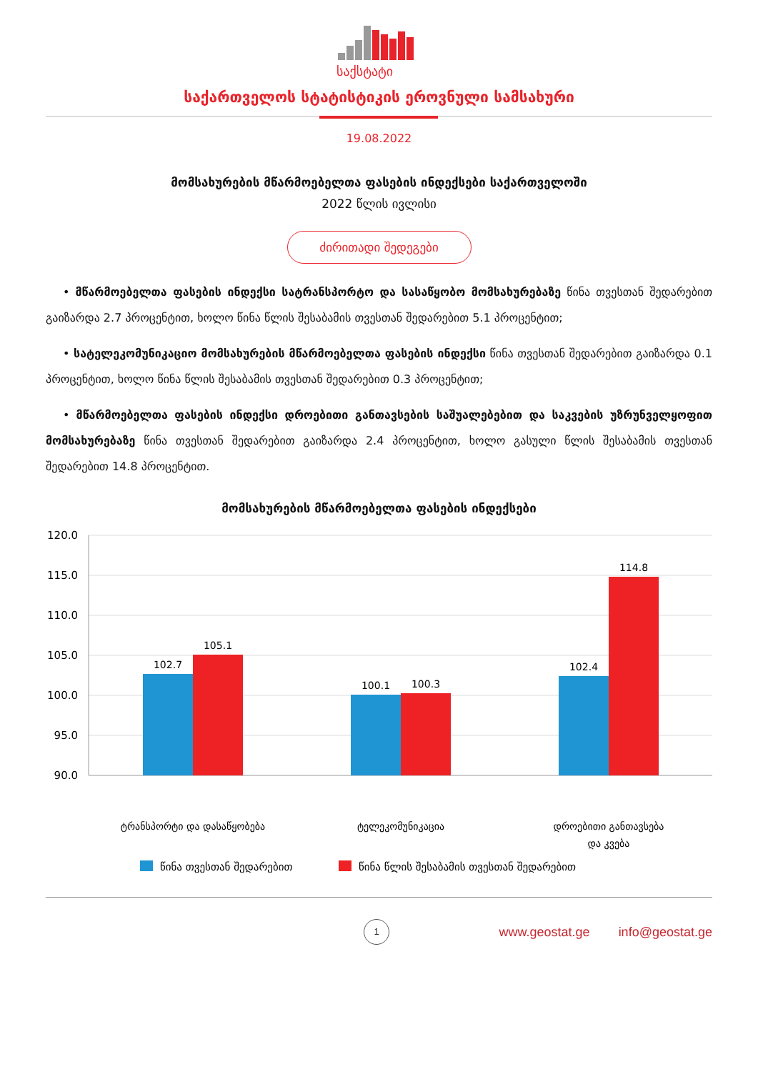საქსტატი
საქართველოს სტატისტიკის ეროვნული სამსახური
19.08.2022
მომსახურების მწარმოებელთა ფასების ინდექსები საქართველოში
2022 წლის ივლისი
ძირითადი შედეგები
• მწარმოებელთა ფასების ინდექსი სატრანსპორტო და სასაწყობო მომსახურებაზე წინა თვესთან შედარებით გაიზარდა 2.7 პროცენტით, ხოლო წინა წლის შესაბამის თვესთან შედარებით 5.1 პროცენტით;
• სატელეკომუნიკაციო მომსახურების მწარმოებელთა ფასების ინდექსი წინა თვესთან შედარებით გაიზარდა 0.1 პროცენტით, ხოლო წინა წლის შესაბამის თვესთან შედარებით 0.3 პროცენტით;
• მწარმოებელთა ფასების ინდექსი დროებითი განთავსების საშუალებებით და საკვების უზრუნველყოფით მომსახურებაზე წინა თვესთან შედარებით გაიზარდა 2.4 პროცენტით, ხოლო გასული წლის შესაბამის თვესთან შედარებით 14.8 პროცენტით.
მომსახურების მწარმოებელთა ფასების ინდექსები
120.0
115.0
110.0
105.0
100.0
95.0
90.0
102.7
105.1
100.1
100.3
102.4
114.8
ტრანსპორტი და დასაწყობება
ტელეკომუნიკაცია
დროებითი განთავსება
და კვება
წინა თვესთან შედარებით
წინა წლის შესაბამის თვესთან შედარებით
1
www.geostat.ge info@geostat.ge